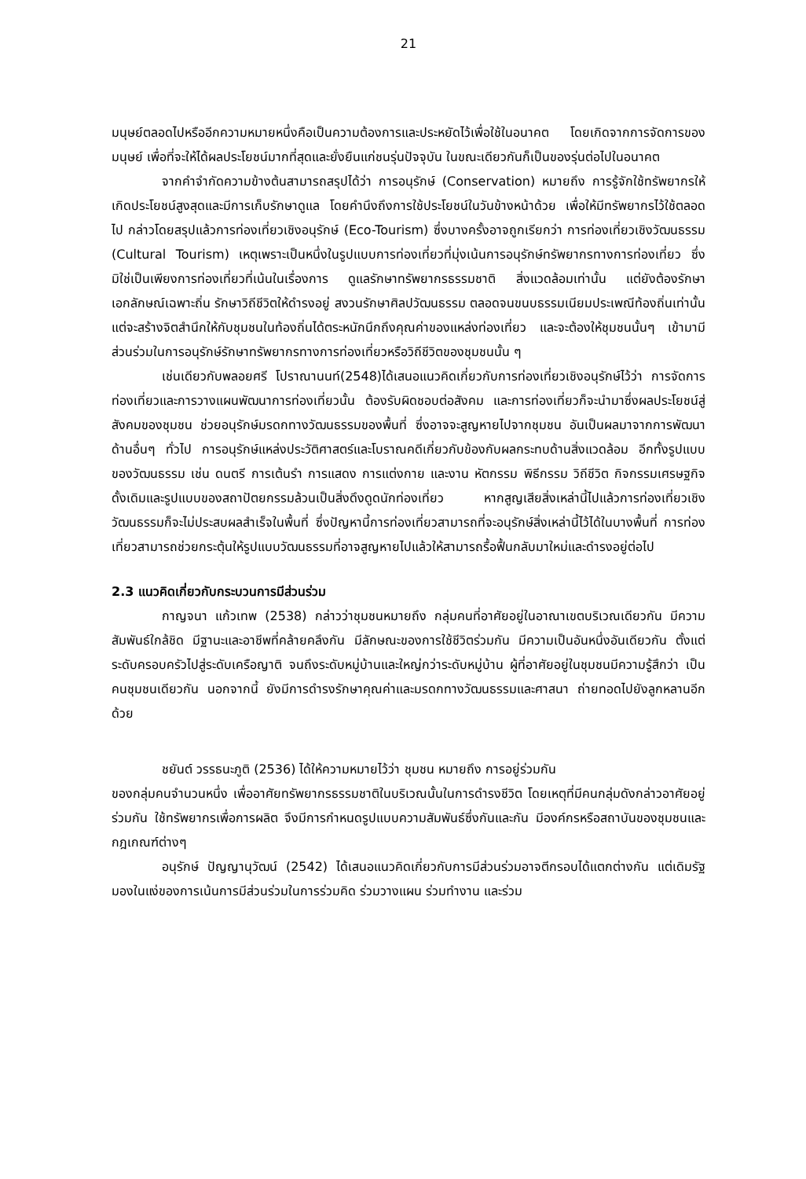21
มนุษย์ตลอดไปหรืออีกความหมายหนึ่งคือเป็นความต้องการและประหยัดไว้เพื่อใช้ในอนาคต โดยเกิดจากการจัดการของมนุษย์ เพื่อที่จะให้ได้ผลประโยชน์มากที่สุดและยั่งยืนแก่ชนรุ่นปัจจุบัน ในขณะเดียวกันก็เป็นของรุ่นต่อไปในอนาคต
จากคำจำกัดความข้างต้นสามารถสรุปได้ว่า การอนุรักษ์ (Conservation) หมายถึง การรู้จักใช้ทรัพยากรให้เกิดประโยชน์สูงสุดและมีการเก็บรักษาดูแล โดยคำนึงถึงการใช้ประโยชน์ในวันข้างหน้าด้วย เพื่อให้มีทรัพยากรไว้ใช้ตลอดไป กล่าวโดยสรุปแล้วการท่องเที่ยวเชิงอนุรักษ์ (Eco-Tourism) ซึ่งบางครั้งอาจถูกเรียกว่า การท่องเที่ยวเชิงวัฒนธรรม (Cultural Tourism) เหตุเพราะเป็นหนึ่งในรูปแบบการท่องเที่ยวที่มุ่งเน้นการอนุรักษ์ทรัพยากรทางการท่องเที่ยว ซึ่งมิใช่เป็นเพียงการท่องเที่ยวที่เน้นในเรื่องการ ดูแลรักษาทรัพยากรธรรมชาติ สิ่งแวดล้อมเท่านั้น แต่ยังต้องรักษาเอกลักษณ์เฉพาะถิ่น รักษาวิถีชีวิตให้ดำรงอยู่ สงวนรักษาศิลปวัฒนธรรม ตลอดจนขนบธรรมเนียมประเพณีท้องถิ่นเท่านั้น แต่จะสร้างจิตสำนึกให้กับชุมชนในท้องถิ่นได้ตระหนักนึกถึงคุณค่าของแหล่งท่องเที่ยว และจะต้องให้ชุมชนนั้นๆ เข้ามามีส่วนร่วมในการอนุรักษ์รักษาทรัพยากรทางการท่องเที่ยวหรือวิถีชีวิตของชุมชนนั้น ๆ
เช่นเดียวกับพลอยศรี โปราณานนท์(2548)ได้เสนอแนวคิดเกี่ยวกับการท่องเที่ยวเชิงอนุรักษ์ไว้ว่า การจัดการท่องเที่ยวและการวางแผนพัฒนาการท่องเที่ยวนั้น ต้องรับผิดชอบต่อสังคม และการท่องเที่ยวก็จะนำมาซึ่งผลประโยชน์สู่สังคมของชุมชน ช่วยอนุรักษ์มรดกทางวัฒนธรรมของพื้นที่ ซึ่งอาจจะสูญหายไปจากชุมชน อันเป็นผลมาจากการพัฒนาด้านอื่นๆ ทั่วไป การอนุรักษ์แหล่งประวัติศาสตร์และโบราณคดีเกี่ยวกับข้องกับผลกระทบด้านสิ่งแวดล้อม อีกทั้งรูปแบบของวัฒนธรรม เช่น ดนตรี การเต้นรำ การแสดง การแต่งกาย และงาน หัตกรรม พิธีกรรม วิถีชีวิต กิจกรรมเศรษฐกิจดั้งเดิมและรูปแบบของสถาปัตยกรรมล้วนเป็นสิ่งดึงดูดนักท่องเที่ยว หากสูญเสียสิ่งเหล่านี้ไปแล้วการท่องเที่ยวเชิงวัฒนธรรมก็จะไม่ประสบผลสำเร็จในพื้นที่ ซึ่งปัญหานี้การท่องเที่ยวสามารถที่จะอนุรักษ์สิ่งเหล่านี้ไว้ได้ในบางพื้นที่ การท่องเที่ยวสามารถช่วยกระตุ้นให้รูปแบบวัฒนธรรมที่อาจสูญหายไปแล้วให้สามารถรื้อฟื้นกลับมาใหม่และดำรงอยู่ต่อไป
2.3 แนวคิดเกี่ยวกับกระบวนการมีส่วนร่วม
กาญจนา แก้วเทพ (2538) กล่าวว่าชุมชนหมายถึง กลุ่มคนที่อาศัยอยู่ในอาณาเขตบริเวณเดียวกัน มีความสัมพันธ์ใกล้ชิด มีฐานะและอาชีพที่คล้ายคลึงกัน มีลักษณะของการใช้ชีวิตร่วมกัน มีความเป็นอันหนึ่งอันเดียวกัน ตั้งแต่ระดับครอบครัวไปสู่ระดับเครือญาติ จนถึงระดับหมู่บ้านและใหญ่กว่าระดับหมู่บ้าน ผู้ที่อาศัยอยู่ในชุมชนมีความรู้สึกว่า เป็นคนชุมชนเดียวกัน นอกจากนี้ ยังมีการดำรงรักษาคุณค่าและมรดกทางวัฒนธรรมและศาสนา ถ่ายทอดไปยังลูกหลานอีกด้วย
ชยันต์ วรรธนะภูติ (2536) ได้ให้ความหมายไว้ว่า ชุมชน หมายถึง การอยู่ร่วมกัน
ของกลุ่มคนจำนวนหนึ่ง เพื่ออาศัยทรัพยากรธรรมชาติในบริเวณนั้นในการดำรงชีวิต โดยเหตุที่มีคนกลุ่มดังกล่าวอาศัยอยู่ร่วมกัน ใช้ทรัพยากรเพื่อการผลิต จึงมีการกำหนดรูปแบบความสัมพันธ์ซึ่งกันและกัน มีองค์กรหรือสถาบันของชุมชนและกฎเกณฑ์ต่างๆ
อนุรักษ์ ปัญญานุวัฒน์ (2542) ได้เสนอแนวคิดเกี่ยวกับการมีส่วนร่วมอาจตีกรอบได้แตกต่างกัน แต่เดิมรัฐมองในแง่ของการเน้นการมีส่วนร่วมในการร่วมคิด ร่วมวางแผน ร่วมทำงาน และร่วม